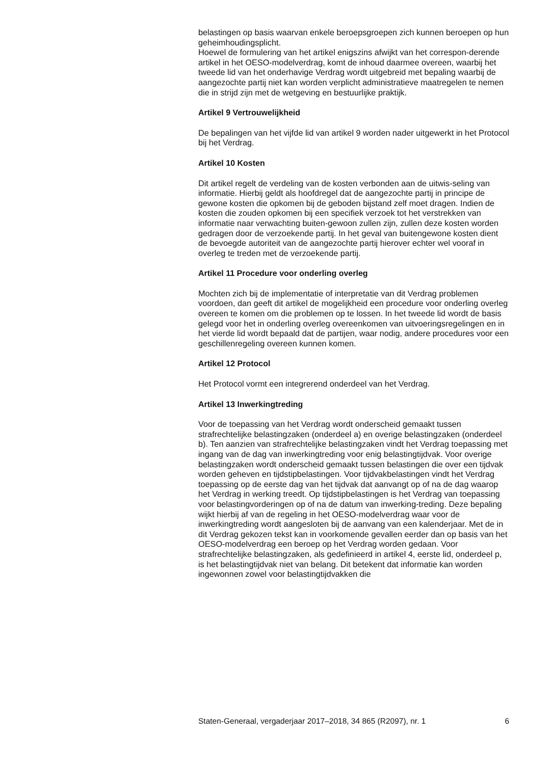belastingen op basis waarvan enkele beroepsgroepen zich kunnen beroepen op hun geheimhoudingsplicht.
Hoewel de formulering van het artikel enigszins afwijkt van het correspon-derende artikel in het OESO-modelverdrag, komt de inhoud daarmee overeen, waarbij het tweede lid van het onderhavige Verdrag wordt uitgebreid met bepaling waarbij de aangezochte partij niet kan worden verplicht administratieve maatregelen te nemen die in strijd zijn met de wetgeving en bestuurlijke praktijk.
Artikel 9 Vertrouwelijkheid
De bepalingen van het vijfde lid van artikel 9 worden nader uitgewerkt in het Protocol bij het Verdrag.
Artikel 10 Kosten
Dit artikel regelt de verdeling van de kosten verbonden aan de uitwis-seling van informatie. Hierbij geldt als hoofdregel dat de aangezochte partij in principe de gewone kosten die opkomen bij de geboden bijstand zelf moet dragen. Indien de kosten die zouden opkomen bij een specifiek verzoek tot het verstrekken van informatie naar verwachting buiten-gewoon zullen zijn, zullen deze kosten worden gedragen door de verzoekende partij. In het geval van buitengewone kosten dient de bevoegde autoriteit van de aangezochte partij hierover echter wel vooraf in overleg te treden met de verzoekende partij.
Artikel 11 Procedure voor onderling overleg
Mochten zich bij de implementatie of interpretatie van dit Verdrag problemen voordoen, dan geeft dit artikel de mogelijkheid een procedure voor onderling overleg overeen te komen om die problemen op te lossen. In het tweede lid wordt de basis gelegd voor het in onderling overleg overeenkomen van uitvoeringsregelingen en in het vierde lid wordt bepaald dat de partijen, waar nodig, andere procedures voor een geschillenregeling overeen kunnen komen.
Artikel 12 Protocol
Het Protocol vormt een integrerend onderdeel van het Verdrag.
Artikel 13 Inwerkingtreding
Voor de toepassing van het Verdrag wordt onderscheid gemaakt tussen strafrechtelijke belastingzaken (onderdeel a) en overige belastingzaken (onderdeel b). Ten aanzien van strafrechtelijke belastingzaken vindt het Verdrag toepassing met ingang van de dag van inwerkingtreding voor enig belastingtijdvak. Voor overige belastingzaken wordt onderscheid gemaakt tussen belastingen die over een tijdvak worden geheven en tijdstipbelastingen. Voor tijdvakbelastingen vindt het Verdrag toepassing op de eerste dag van het tijdvak dat aanvangt op of na de dag waarop het Verdrag in werking treedt. Op tijdstipbelastingen is het Verdrag van toepassing voor belastingvorderingen op of na de datum van inwerking-treding. Deze bepaling wijkt hierbij af van de regeling in het OESO-modelverdrag waar voor de inwerkingtreding wordt aangesloten bij de aanvang van een kalenderjaar. Met de in dit Verdrag gekozen tekst kan in voorkomende gevallen eerder dan op basis van het OESO-modelverdrag een beroep op het Verdrag worden gedaan. Voor strafrechtelijke belastingzaken, als gedefinieerd in artikel 4, eerste lid, onderdeel p, is het belastingtijdvak niet van belang. Dit betekent dat informatie kan worden ingewonnen zowel voor belastingtijdvakken die
Staten-Generaal, vergaderjaar 2017–2018, 34 865 (R2097), nr. 1 6